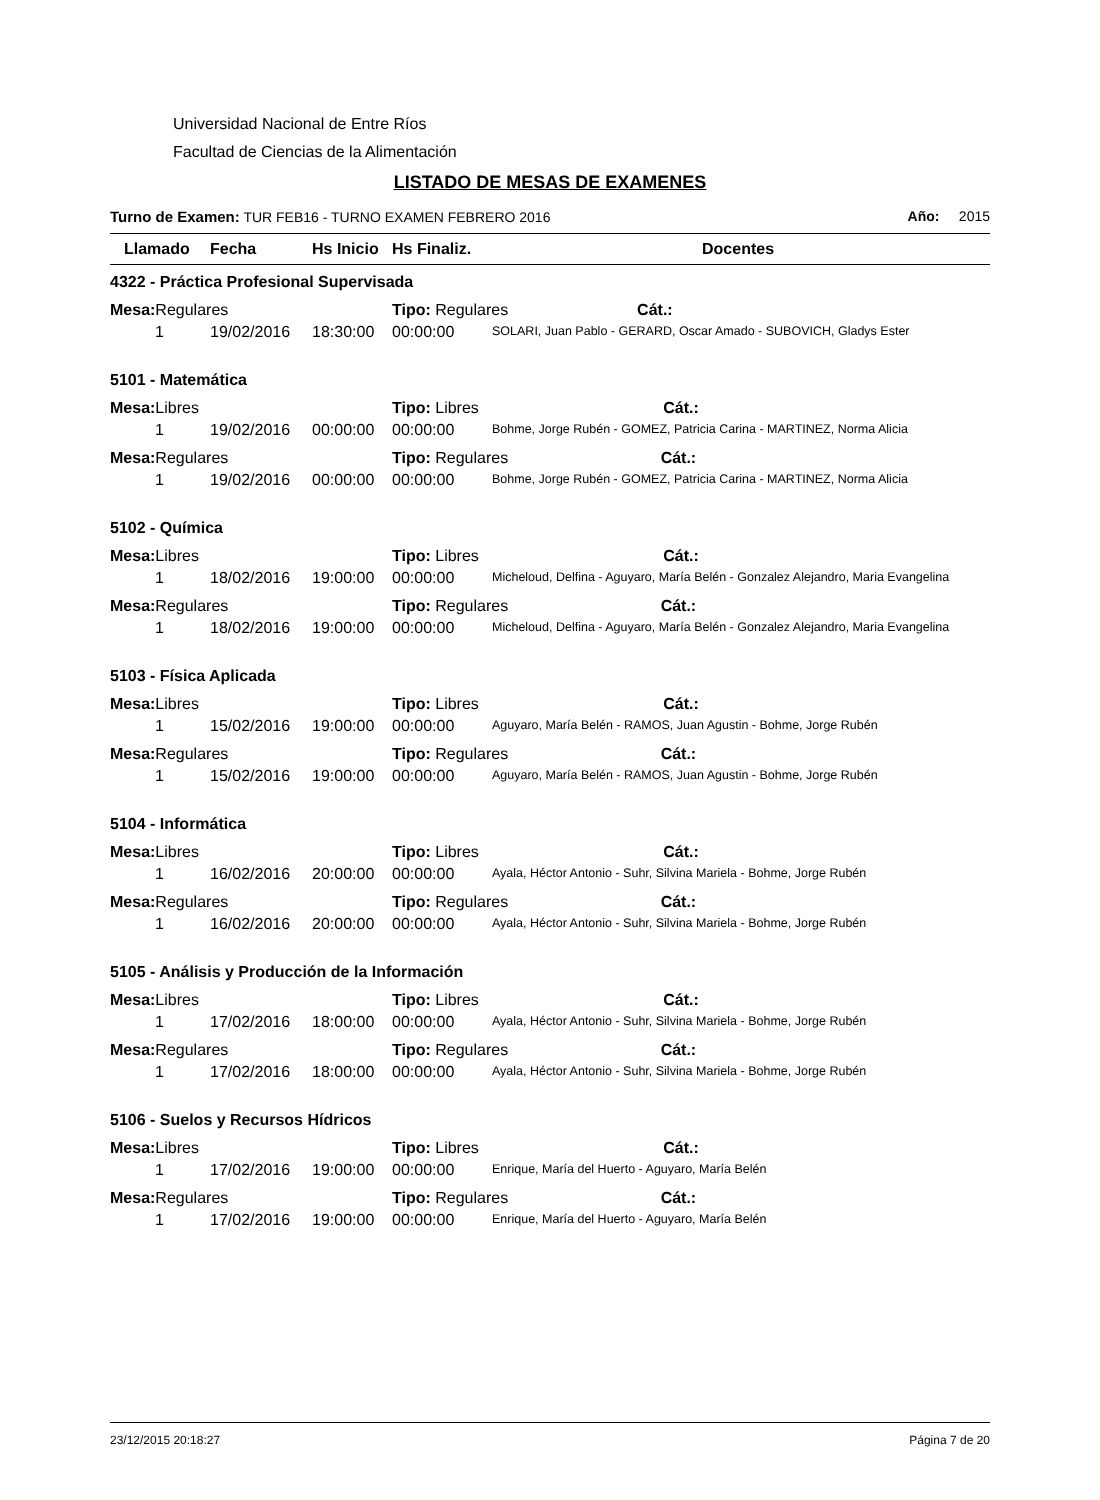Universidad Nacional de Entre Ríos
Facultad de Ciencias de la Alimentación
LISTADO DE MESAS DE EXAMENES
Turno de Examen: TUR FEB16 - TURNO EXAMEN FEBRERO 2016 Año: 2015
| Llamado | Fecha | Hs Inicio | Hs Finaliz. | Docentes |
| --- | --- | --- | --- | --- |
| 4322 - Práctica Profesional Supervisada | | | | |
| Mesa: Regulares | | | Tipo: Regulares Cát.: | |
| 1 | 19/02/2016 | 18:30:00 | 00:00:00 | SOLARI, Juan Pablo - GERARD, Oscar Amado - SUBOVICH, Gladys Ester |
| 5101 - Matemática | | | | |
| Mesa: Libres | | | Tipo: Libres Cát.: | |
| 1 | 19/02/2016 | 00:00:00 | 00:00:00 | Bohme, Jorge Rubén - GOMEZ, Patricia Carina - MARTINEZ, Norma Alicia |
| Mesa: Regulares | | | Tipo: Regulares Cát.: | |
| 1 | 19/02/2016 | 00:00:00 | 00:00:00 | Bohme, Jorge Rubén - GOMEZ, Patricia Carina - MARTINEZ, Norma Alicia |
| 5102 - Química | | | | |
| Mesa: Libres | | | Tipo: Libres Cát.: | |
| 1 | 18/02/2016 | 19:00:00 | 00:00:00 | Micheloud, Delfina - Aguyaro, María Belén - Gonzalez Alejandro, Maria Evangelina |
| Mesa: Regulares | | | Tipo: Regulares Cát.: | |
| 1 | 18/02/2016 | 19:00:00 | 00:00:00 | Micheloud, Delfina - Aguyaro, María Belén - Gonzalez Alejandro, Maria Evangelina |
| 5103 - Física Aplicada | | | | |
| Mesa: Libres | | | Tipo: Libres Cát.: | |
| 1 | 15/02/2016 | 19:00:00 | 00:00:00 | Aguyaro, María Belén - RAMOS, Juan Agustin - Bohme, Jorge Rubén |
| Mesa: Regulares | | | Tipo: Regulares Cát.: | |
| 1 | 15/02/2016 | 19:00:00 | 00:00:00 | Aguyaro, María Belén - RAMOS, Juan Agustin - Bohme, Jorge Rubén |
| 5104 - Informática | | | | |
| Mesa: Libres | | | Tipo: Libres Cát.: | |
| 1 | 16/02/2016 | 20:00:00 | 00:00:00 | Ayala, Héctor Antonio - Suhr, Silvina Mariela - Bohme, Jorge Rubén |
| Mesa: Regulares | | | Tipo: Regulares Cát.: | |
| 1 | 16/02/2016 | 20:00:00 | 00:00:00 | Ayala, Héctor Antonio - Suhr, Silvina Mariela - Bohme, Jorge Rubén |
| 5105 - Análisis y Producción de la Información | | | | |
| Mesa: Libres | | | Tipo: Libres Cát.: | |
| 1 | 17/02/2016 | 18:00:00 | 00:00:00 | Ayala, Héctor Antonio - Suhr, Silvina Mariela - Bohme, Jorge Rubén |
| Mesa: Regulares | | | Tipo: Regulares Cát.: | |
| 1 | 17/02/2016 | 18:00:00 | 00:00:00 | Ayala, Héctor Antonio - Suhr, Silvina Mariela - Bohme, Jorge Rubén |
| 5106 - Suelos y Recursos Hídricos | | | | |
| Mesa: Libres | | | Tipo: Libres Cát.: | |
| 1 | 17/02/2016 | 19:00:00 | 00:00:00 | Enrique, María del Huerto - Aguyaro, María Belén |
| Mesa: Regulares | | | Tipo: Regulares Cát.: | |
| 1 | 17/02/2016 | 19:00:00 | 00:00:00 | Enrique, María del Huerto - Aguyaro, María Belén |
23/12/2015 20:18:27 Página 7 de 20